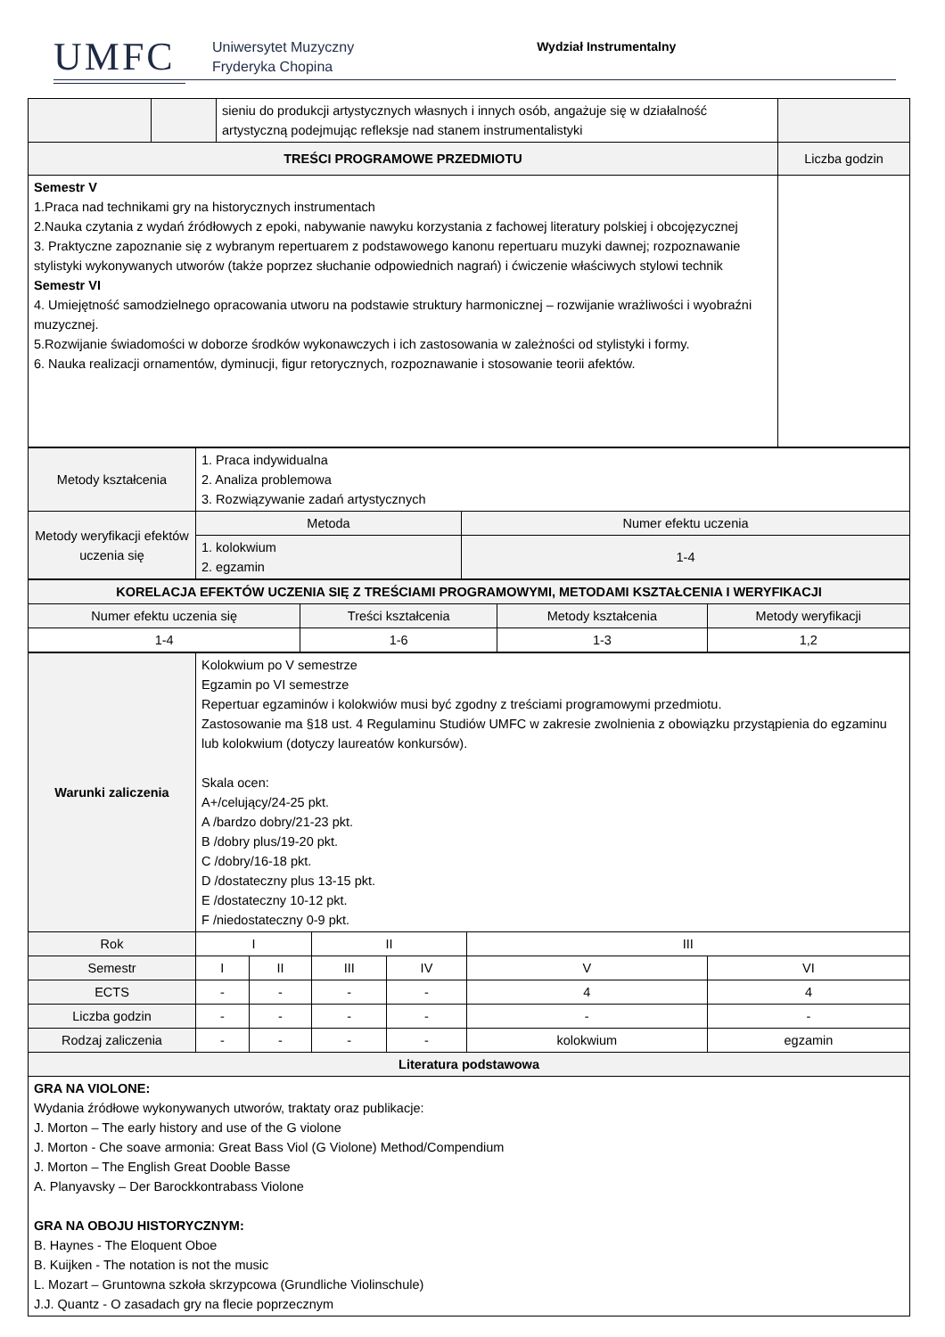UMFC
Uniwersytet Muzyczny
Fryderyka Chopina
Wydział Instrumentalny
| | | sieniu do produkcji artystycznych własnych i innych osób, angażuje się w działalność artystyczną podejmując refleksje nad stanem instrumentalistyki | |
| TREŚCI PROGRAMOWE PRZEDMIOTU | | | Liczba godzin |
| Semestr V 1.Praca nad technikami gry na historycznych instrumentach 2.Nauka czytania z wydań źródłowych z epoki, nabywanie nawyku korzystania z fachowej literatury polskiej i obcojęzycznej 3. Praktyczne zapoznanie się z wybranym repertuarem z podstawowego kanonu repertuaru muzyki dawnej; rozpoznawanie stylistyki wykonywanych utworów (także poprzez słuchanie odpowiednich nagrań) i ćwiczenie właściwych stylowi technik Semestr VI 4. Umiejętność samodzielnego opracowania utworu na podstawie struktury harmonicznej – rozwijanie wrażliwości i wyobraźni muzycznej. 5.Rozwijanie świadomości w doborze środków wykonawczych i ich zastosowania w zależności od stylistyki i formy. 6. Nauka realizacji ornamentów, dyminucji, figur retorycznych, rozpoznawanie i stosowanie teorii afektów. | | | |
| Metody kształcenia | 1. Praca indywidualna 2. Analiza problemowa 3. Rozwiązywanie zadań artystycznych | |
| Metody weryfikacji efektów uczenia się | Metoda | Numer efektu uczenia |
| | 1. kolokwium 2. egzamin | 1-4 |
| KORELACJA EFEKTÓW UCZENIA SIĘ Z TREŚCIAMI PROGRAMOWYMI, METODAMI KSZTAŁCENIA I WERYFIKACJI | | | |
| --- | --- | --- | --- |
| Numer efektu uczenia się | Treści kształcenia | Metody kształcenia | Metody weryfikacji |
| 1-4 | 1-6 | 1-3 | 1,2 |
| Warunki zaliczenia | Kolokwium po V semestrze Egzamin po VI semestrze Repertuar egzaminów i kolokwiów musi być zgodny z treściami programowymi przedmiotu. Zastosowanie ma §18 ust. 4 Regulaminu Studiów UMFC w zakresie zwolnienia z obowiązku przystąpienia do egzaminu lub kolokwium (dotyczy laureatów konkursów). Skala ocen: A+/celujący/24-25 pkt. A /bardzo dobry/21-23 pkt. B /dobry plus/19-20 pkt. C /dobry/16-18 pkt. D /dostateczny plus 13-15 pkt. E /dostateczny 10-12 pkt. F /niedostateczny 0-9 pkt. | | | | | |
| Rok | I | | II | | III | |
| Semestr | I | II | III | IV | V | VI |
| ECTS | - | - | - | - | 4 | 4 |
| Liczba godzin | - | - | - | - | - | - |
| Rodzaj zaliczenia | - | - | - | - | kolokwium | egzamin |
| Literatura podstawowa | | | | | | |
| GRA NA VIOLONE: Wydania źródłowe wykonywanych utworów, traktaty oraz publikacje: J. Morton – The early history and use of the G violone J. Morton - Che soave armonia: Great Bass Viol (G Violone) Method/Compendium J. Morton – The English Great Dooble Basse A. Planyavsky – Der Barockkontrabass Violone GRA NA OBOJU HISTORYCZNYM: B. Haynes - The Eloquent Oboe B. Kuijken - The notation is not the music L. Mozart – Gruntowna szkoła skrzypcowa (Grundliche Violinschule) J.J. Quantz - O zasadach gry na flecie poprzecznym | | | | | | |